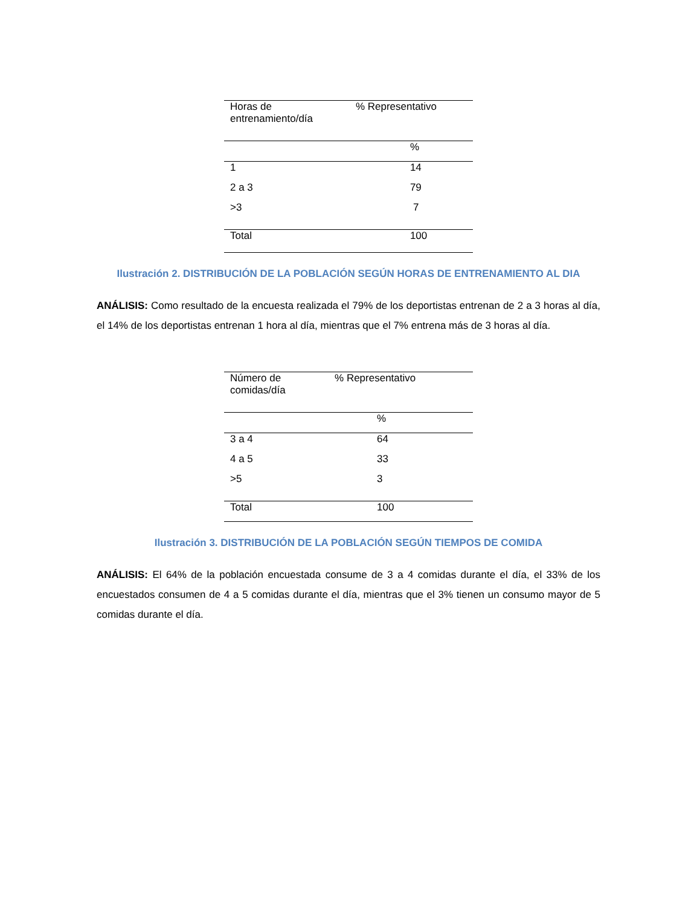| Horas de entrenamiento/día | % Representativo |
| | % |
| 1 | 14 |
| 2 a 3 | 79 |
| >3 | 7 |
| Total | 100 |
Ilustración 2. DISTRIBUCIÓN DE LA POBLACIÓN SEGÚN HORAS DE ENTRENAMIENTO AL DIA
ANÁLISIS: Como resultado de la encuesta realizada el 79% de los deportistas entrenan de 2 a 3 horas al día, el 14% de los deportistas entrenan 1 hora al día, mientras que el 7% entrena más de 3 horas al día.
| Número de comidas/día | % Representativo |
| | % |
| 3 a 4 | 64 |
| 4 a 5 | 33 |
| >5 | 3 |
| Total | 100 |
Ilustración 3. DISTRIBUCIÓN DE LA POBLACIÓN SEGÚN TIEMPOS DE COMIDA
ANÁLISIS: El 64% de la población encuestada consume de 3 a 4 comidas durante el día, el 33% de los encuestados consumen de 4 a 5 comidas durante el día, mientras que el 3% tienen un consumo mayor de 5 comidas durante el día.